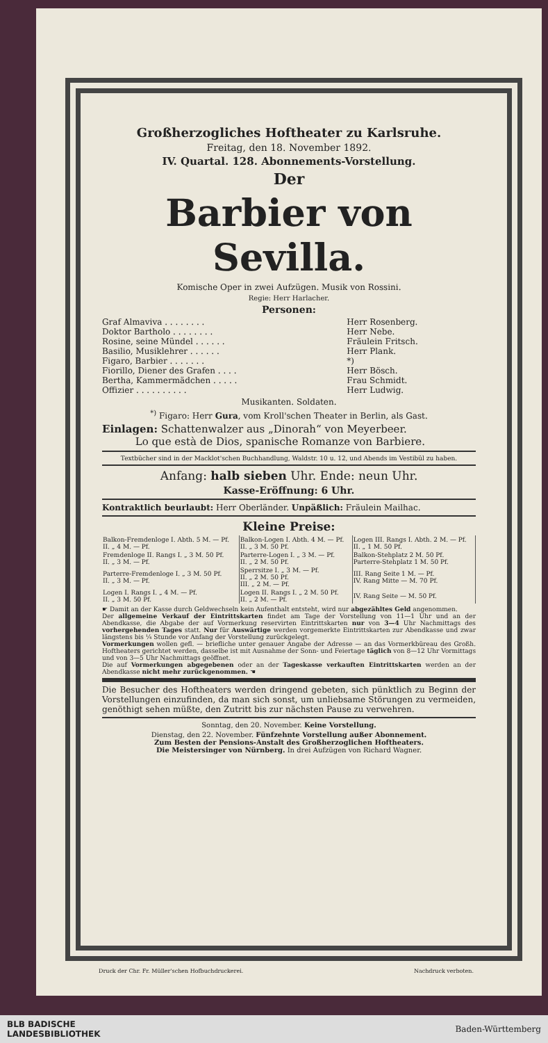Großherzogliches Hoftheater zu Karlsruhe.
Freitag, den 18. November 1892.
IV. Quartal. 128. Abonnements-Vorstellung.
Der
Barbier von Sevilla.
Komische Oper in zwei Aufzügen. Musik von Rossini.
Regie: Herr Harlacher.
Personen:
| Graf Almaviva . . . . . . . . | Herr Rosenberg. |
| Doktor Bartholo . . . . . . . . | Herr Nebe. |
| Rosine, seine Mündel . . . . . . | Fräulein Fritsch. |
| Basilio, Musiklehrer . . . . . . | Herr Plank. |
| Figaro, Barbier . . . . . . . | *) |
| Fiorillo, Diener des Grafen . . . . | Herr Bösch. |
| Bertha, Kammermädchen . . . . . | Frau Schmidt. |
| Offizier . . . . . . . . . . | Herr Ludwig. |
Musikanten. Soldaten.
<sup>*)</sup> Figaro: Herr Gura, vom Kroll'schen Theater in Berlin, als Gast.
Einlagen: Schattenwalzer aus „Dinorah“ von Meyerbeer.
Lo que està de Dios, spanische Romanze von Barbiere.
Textbücher sind in der Macklot'schen Buchhandlung, Waldstr. 10 u. 12, und Abends im Vestibül zu haben.
Anfang: halb sieben Uhr. Ende: neun Uhr.
Kasse-Eröffnung: 6 Uhr.
Kontraktlich beurlaubt: Herr Oberländer. Unpäßlich: Fräulein Mailhac.
Kleine Preise:
| Balkon-Fremdenloge I. Abth. 5 M. — Pf. II. „ 4 M. — Pf. | Balkon-Logen I. Abth. 4 M. — Pf. II. „ 3 M. 50 Pf. | Logen III. Rangs I. Abth. 2 M. — Pf. II. „ 1 M. 50 Pf. |
| Fremdenloge II. Rangs I. „ 3 M. 50 Pf. II. „ 3 M. — Pf. | Parterre-Logen I. „ 3 M. — Pf. II. „ 2 M. 50 Pf. | Balkon-Stehplatz 2 M. 50 Pf. Parterre-Stehplatz 1 M. 50 Pf. |
| Parterre-Fremdenloge I. „ 3 M. 50 Pf. II. „ 3 M. — Pf. | Sperrsitze I. „ 3 M. — Pf. II. „ 2 M. 50 Pf. III. „ 2 M. — Pf. | III. Rang Seite 1 M. — Pf. IV. Rang Mitte — M. 70 Pf. |
| Logen I. Rangs I. „ 4 M. — Pf. II. „ 3 M. 50 Pf. | Logen II. Rangs I. „ 2 M. 50 Pf. II. „ 2 M. — Pf. | IV. Rang Seite — M. 50 Pf. |
☛ Damit an der Kasse durch Geldwechseln kein Aufenthalt entsteht, wird nur abgezähltes Geld angenommen.
Der allgemeine Verkauf der Eintrittskarten findet am Tage der Vorstellung von 11—1 Uhr und an der Abendkasse, die Abgabe der auf Vormerkung reservirten Eintrittskarten nur von 3—4 Uhr Nachmittags des vorhergehenden Tages statt. Nur für Auswärtige werden vorgemerkte Eintrittskarten zur Abendkasse und zwar längstens bis ¼ Stunde vor Anfang der Vorstellung zurückgelegt.
Vormerkungen wollen gefl. — briefliche unter genauer Angabe der Adresse — an das Vormerkbüreau des Großh. Hoftheaters gerichtet werden, dasselbe ist mit Ausnahme der Sonn- und Feiertage täglich von 8—12 Uhr Vormittags und von 3—5 Uhr Nachmittags geöffnet.
Die auf Vormerkungen abgegebenen oder an der Tageskasse verkauften Eintrittskarten werden an der Abendkasse nicht mehr zurückgenommen. ☚
Die Besucher des Hoftheaters werden dringend gebeten, sich pünktlich zu Beginn der Vorstellungen einzufinden, da man sich sonst, um unliebsame Störungen zu vermeiden, genöthigt sehen müßte, den Zutritt bis zur nächsten Pause zu verwehren.
Sonntag, den 20. November. Keine Vorstellung.
Dienstag, den 22. November. Fünfzehnte Vorstellung außer Abonnement.
Zum Besten der Pensions-Anstalt des Großherzoglichen Hoftheaters.
Die Meistersinger von Nürnberg. In drei Aufzügen von Richard Wagner.
Druck der Chr. Fr. Müller'schen Hofbuchdruckerei. Nachdruck verboten.
BLB BADISCHE
LANDESBIBLIOTHEK Baden-Württemberg